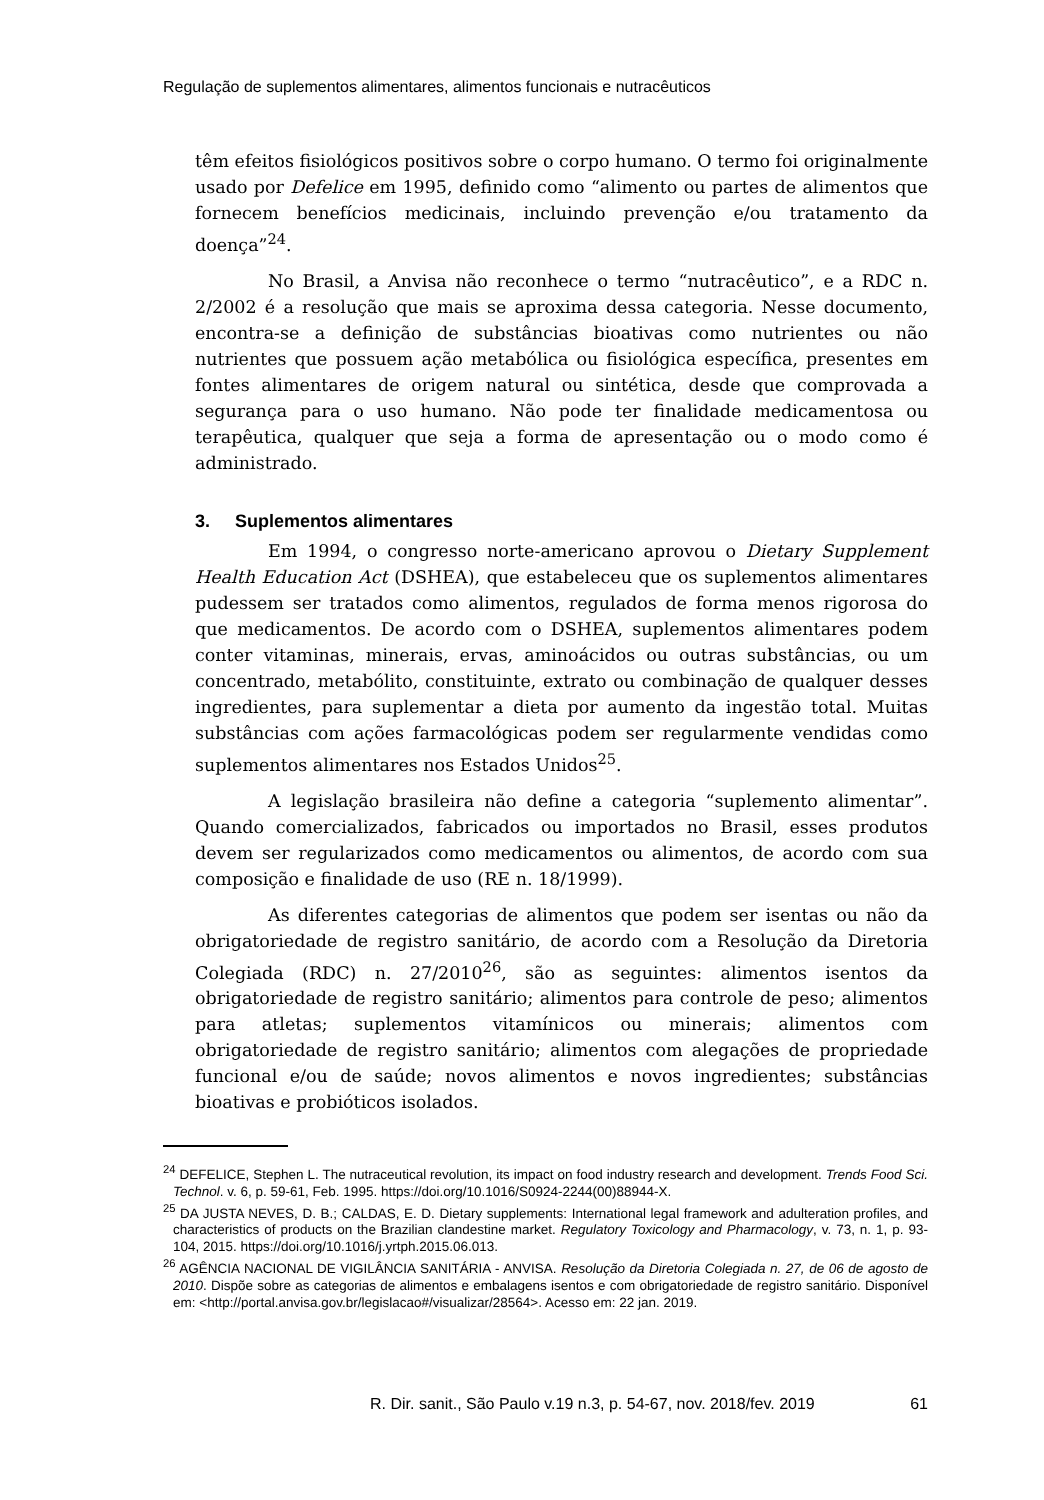Regulação de suplementos alimentares, alimentos funcionais e nutracêuticos
têm efeitos fisiológicos positivos sobre o corpo humano. O termo foi originalmente usado por Defelice em 1995, definido como “alimento ou partes de alimentos que fornecem benefícios medicinais, incluindo prevenção e/ou tratamento da doença”<sup>24</sup>.
No Brasil, a Anvisa não reconhece o termo “nutracêutico”, e a RDC n. 2/2002 é a resolução que mais se aproxima dessa categoria. Nesse documento, encontra-se a definição de substâncias bioativas como nutrientes ou não nutrientes que possuem ação metabólica ou fisiológica específica, presentes em fontes alimentares de origem natural ou sintética, desde que comprovada a segurança para o uso humano. Não pode ter finalidade medicamentosa ou terapêutica, qualquer que seja a forma de apresentação ou o modo como é administrado.
3. Suplementos alimentares
Em 1994, o congresso norte-americano aprovou o Dietary Supplement Health Education Act (DSHEA), que estabeleceu que os suplementos alimentares pudessem ser tratados como alimentos, regulados de forma menos rigorosa do que medicamentos. De acordo com o DSHEA, suplementos alimentares podem conter vitaminas, minerais, ervas, aminoácidos ou outras substâncias, ou um concentrado, metabólito, constituinte, extrato ou combinação de qualquer desses ingredientes, para suplementar a dieta por aumento da ingestão total. Muitas substâncias com ações farmacológicas podem ser regularmente vendidas como suplementos alimentares nos Estados Unidos<sup>25</sup>.
A legislação brasileira não define a categoria “suplemento alimentar”. Quando comercializados, fabricados ou importados no Brasil, esses produtos devem ser regularizados como medicamentos ou alimentos, de acordo com sua composição e finalidade de uso (RE n. 18/1999).
As diferentes categorias de alimentos que podem ser isentas ou não da obrigatoriedade de registro sanitário, de acordo com a Resolução da Diretoria Colegiada (RDC) n. 27/2010<sup>26</sup>, são as seguintes: alimentos isentos da obrigatoriedade de registro sanitário; alimentos para controle de peso; alimentos para atletas; suplementos vitamínicos ou minerais; alimentos com obrigatoriedade de registro sanitário; alimentos com alegações de propriedade funcional e/ou de saúde; novos alimentos e novos ingredientes; substâncias bioativas e probióticos isolados.
<sup>24</sup> DEFELICE, Stephen L. The nutraceutical revolution, its impact on food industry research and development. Trends Food Sci. Technol. v. 6, p. 59-61, Feb. 1995. https://doi.org/10.1016/S0924-2244(00)88944-X.
<sup>25</sup> DA JUSTA NEVES, D. B.; CALDAS, E. D. Dietary supplements: International legal framework and adulteration profiles, and characteristics of products on the Brazilian clandestine market. Regulatory Toxicology and Pharmacology, v. 73, n. 1, p. 93-104, 2015. https://doi.org/10.1016/j.yrtph.2015.06.013.
<sup>26</sup> AGÊNCIA NACIONAL DE VIGILÂNCIA SANITÁRIA - ANVISA. Resolução da Diretoria Colegiada n. 27, de 06 de agosto de 2010. Dispõe sobre as categorias de alimentos e embalagens isentos e com obrigatoriedade de registro sanitário. Disponível em: <http://portal.anvisa.gov.br/legislacao#/visualizar/28564>. Acesso em: 22 jan. 2019.
R. Dir. sanit., São Paulo v.19 n.3, p. 54-67, nov. 2018/fev. 2019 61